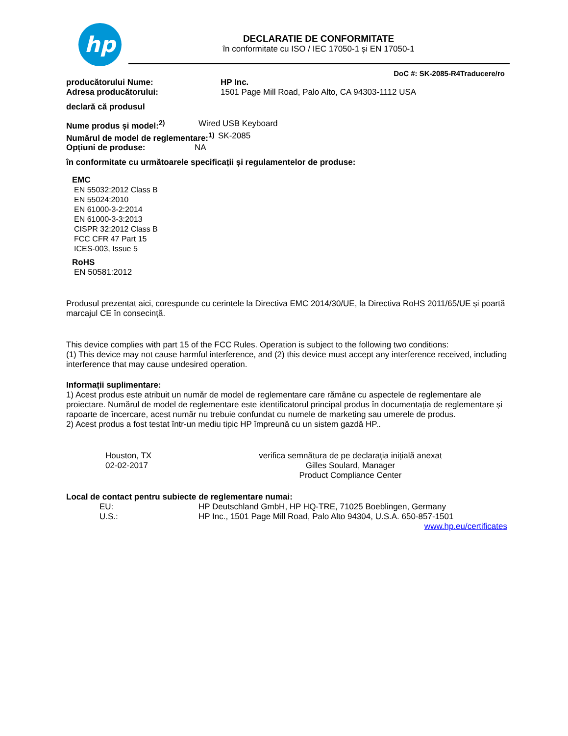hp
DECLARATIE DE CONFORMITATE
în conformitate cu ISO / IEC 17050-1 și EN 17050-1
DoC #: SK-2085-R4Traducere/ro
producătorului Nume: HP Inc.
Adresa producătorului: 1501 Page Mill Road, Palo Alto, CA 94303-1112 USA
declară că produsul
Nume produs și model:<sup>2)</sup> Wired USB Keyboard
Numărul de model de reglementare:<sup>1)</sup>
SK-2085
Opțiuni de produse: NA
în conformitate cu următoarele specificații și regulamentelor de produse:
EMC
EN 55032:2012 Class B
EN 55024:2010
EN 61000-3-2:2014
EN 61000-3-3:2013
CISPR 32:2012 Class B
FCC CFR 47 Part 15
ICES-003, Issue 5
RoHS
EN 50581:2012
Produsul prezentat aici, corespunde cu cerintele la Directiva EMC 2014/30/UE, la Directiva RoHS 2011/65/UE și poartă marcajul CE în consecință.
This device complies with part 15 of the FCC Rules. Operation is subject to the following two conditions:
(1) This device may not cause harmful interference, and (2) this device must accept any interference received, including interference that may cause undesired operation.
Informații suplimentare:
1) Acest produs este atribuit un număr de model de reglementare care rămâne cu aspectele de reglementare ale proiectare. Numărul de model de reglementare este identificatorul principal produs în documentația de reglementare și rapoarte de încercare, acest număr nu trebuie confundat cu numele de marketing sau umerele de produs.
2) Acest produs a fost testat într-un mediu tipic HP împreună cu un sistem gazdă HP..
Houston, TX
02-02-2017
verifica semnătura de pe declarația inițială anexat
Gilles Soulard, Manager
Product Compliance Center
Local de contact pentru subiecte de reglementare numai:
EU: HP Deutschland GmbH, HP HQ-TRE, 71025 Boeblingen, Germany
U.S.: HP Inc., 1501 Page Mill Road, Palo Alto 94304, U.S.A. 650-857-1501
www.hp.eu/certificates